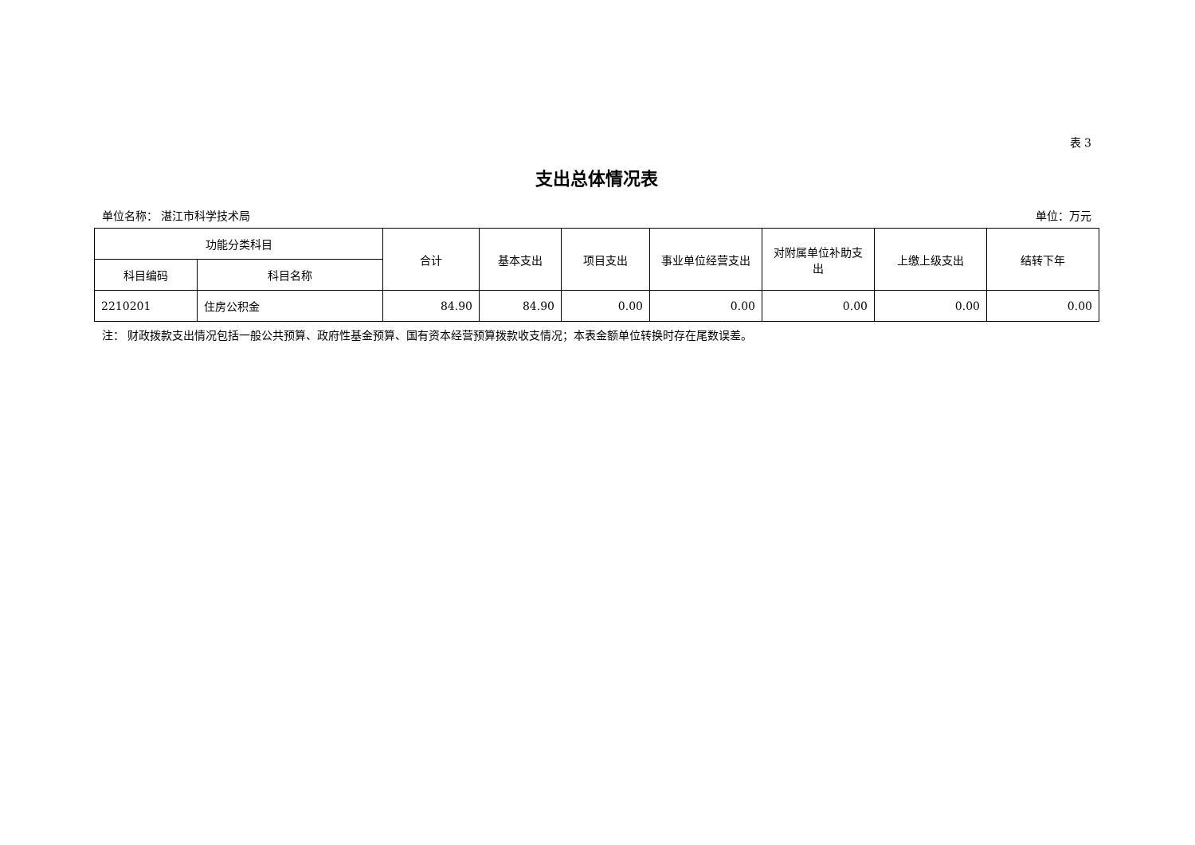表 3
支出总体情况表
单位名称： 湛江市科学技术局 单位：万元
| 功能分类科目 | | 合计 | 基本支出 | 项目支出 | 事业单位经营支出 | 对附属单位补助支出 | 上缴上级支出 | 结转下年 |
| --- | --- | --- | --- | --- | --- | --- | --- | --- |
| 科目编码 | 科目名称 | | | | | | | |
| 2210201 | 住房公积金 | 84.90 | 84.90 | 0.00 | 0.00 | 0.00 | 0.00 | 0.00 |
注： 财政拨款支出情况包括一般公共预算、政府性基金预算、国有资本经营预算拨款收支情况；本表金额单位转换时存在尾数误差。